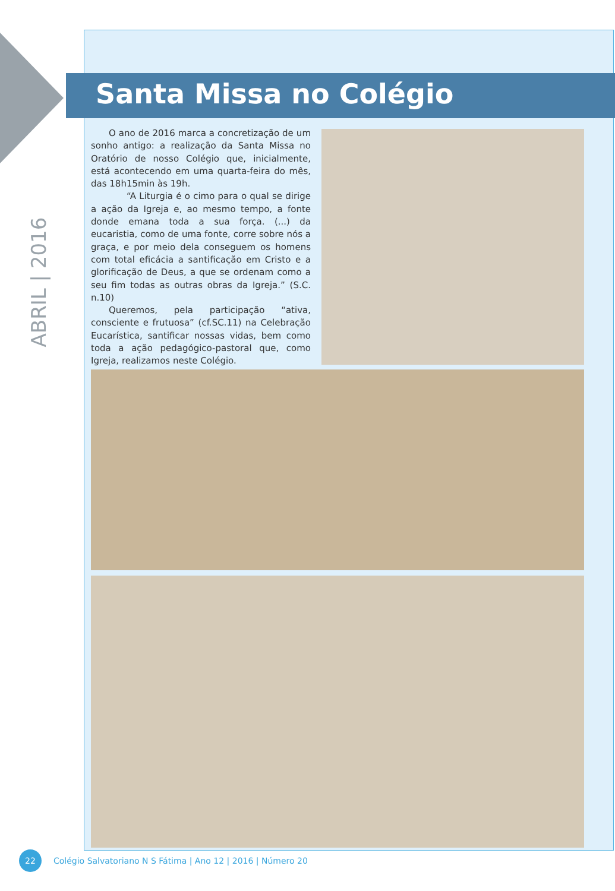Santa Missa no Colégio
ABRIL | 2016
O ano de 2016 marca a concretização de um sonho antigo: a realização da Santa Missa no Oratório de nosso Colégio que, inicialmente, está acontecendo em uma quarta-feira do mês, das 18h15min às 19h.
“A Liturgia é o cimo para o qual se dirige a ação da Igreja e, ao mesmo tempo, a fonte donde emana toda a sua força. (...) da eucaristia, como de uma fonte, corre sobre nós a graça, e por meio dela conseguem os homens com total eficácia a santificação em Cristo e a glorificação de Deus, a que se ordenam como a seu fim todas as outras obras da Igreja.” (S.C. n.10)
Queremos, pela participação “ativa, consciente e frutuosa” (cf.SC.11) na Celebração Eucarística, santificar nossas vidas, bem como toda a ação pedagógico-pastoral que, como Igreja, realizamos neste Colégio.
22
Colégio Salvatoriano N S Fátima | Ano 12 | 2016 | Número 20